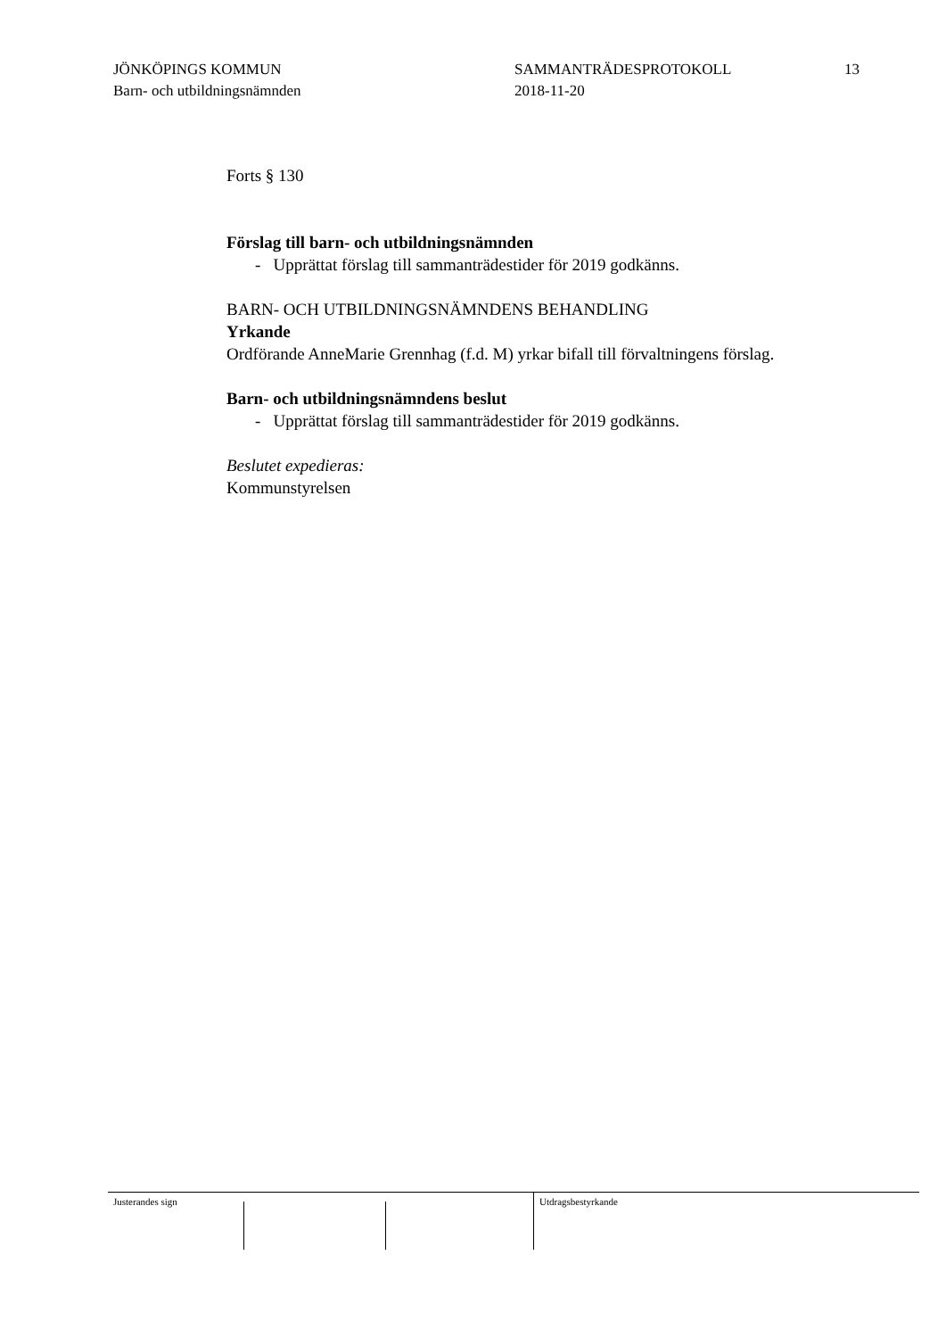JÖNKÖPINGS KOMMUN
Barn- och utbildningsnämnden
SAMMANTRÄDESPROTOKOLL
2018-11-20
13
Forts § 130
Förslag till barn- och utbildningsnämnden
- Upprättat förslag till sammanträdestider för 2019 godkänns.
BARN- OCH UTBILDNINGSNÄMNDENS BEHANDLING
Yrkande
Ordförande AnneMarie Grennhag (f.d. M) yrkar bifall till förvaltningens förslag.
Barn- och utbildningsnämndens beslut
- Upprättat förslag till sammanträdestider för 2019 godkänns.
Beslutet expedieras:
Kommunstyrelsen
Justerandes sign Utdragsbestyrkande